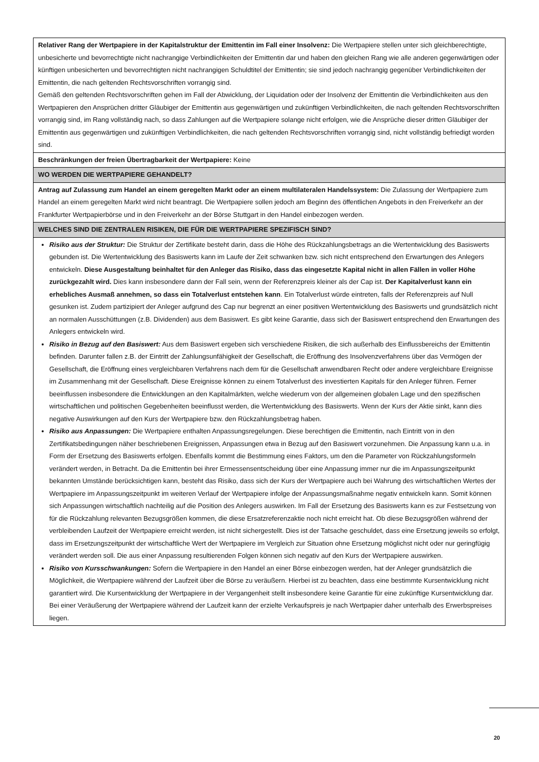| Relativer Rang der Wertpapiere in der Kapitalstruktur der Emittentin im Fall einer Insolvenz: Die Wertpapiere stellen unter sich gleichberechtigte, unbesicherte und bevorrechtigte nicht nachrangige Verbindlichkeiten der Emittentin dar und haben den gleichen Rang wie alle anderen gegenwärtigen oder künftigen unbesicherten und bevorrechtigten nicht nachrangigen Schuldtitel der Emittentin; sie sind jedoch nachrangig gegenüber Verbindlichkeiten der Emittentin, die nach geltenden Rechtsvorschriften vorrangig sind. Gemäß den geltenden Rechtsvorschriften gehen im Fall der Abwicklung, der Liquidation oder der Insolvenz der Emittentin die Verbindlichkeiten aus den Wertpapieren den Ansprüchen dritter Gläubiger der Emittentin aus gegenwärtigen und zukünftigen Verbindlichkeiten, die nach geltenden Rechtsvorschriften vorrangig sind, im Rang vollständig nach, so dass Zahlungen auf die Wertpapiere solange nicht erfolgen, wie die Ansprüche dieser dritten Gläubiger der Emittentin aus gegenwärtigen und zukünftigen Verbindlichkeiten, die nach geltenden Rechtsvorschriften vorrangig sind, nicht vollständig befriedigt worden sind. |
| Beschränkungen der freien Übertragbarkeit der Wertpapiere: Keine |
| WO WERDEN DIE WERTPAPIERE GEHANDELT? |
| Antrag auf Zulassung zum Handel an einem geregelten Markt oder an einem multilateralen Handelssystem: Die Zulassung der Wertpapiere zum Handel an einem geregelten Markt wird nicht beantragt. Die Wertpapiere sollen jedoch am Beginn des öffentlichen Angebots in den Freiverkehr an der Frankfurter Wertpapierbörse und in den Freiverkehr an der Börse Stuttgart in den Handel einbezogen werden. |
| WELCHES SIND DIE ZENTRALEN RISIKEN, DIE FÜR DIE WERTPAPIERE SPEZIFISCH SIND? |
| Risiko aus der Struktur: Die Struktur der Zertifikate besteht darin, dass die Höhe des Rückzahlungsbetrags an die Wertentwicklung des Basiswerts gebunden ist. Die Wertentwicklung des Basiswerts kann im Laufe der Zeit schwanken bzw. sich nicht entsprechend den Erwartungen des Anlegers entwickeln. Diese Ausgestaltung beinhaltet für den Anleger das Risiko, dass das eingesetzte Kapital nicht in allen Fällen in voller Höhe zurückgezahlt wird. Dies kann insbesondere dann der Fall sein, wenn der Referenzpreis kleiner als der Cap ist. Der Kapitalverlust kann ein erhebliches Ausmaß annehmen, so dass ein Totalverlust entstehen kann . Ein Totalverlust würde eintreten, falls der Referenzpreis auf Null gesunken ist. Zudem partizipiert der Anleger aufgrund des Cap nur begrenzt an einer positiven Wertentwicklung des Basiswerts und grundsätzlich nicht an normalen Ausschüttungen (z.B. Dividenden) aus dem Basiswert. Es gibt keine Garantie, dass sich der Basiswert entsprechend den Erwartungen des Anlegers entwickeln wird. Risiko in Bezug auf den Basiswert: Aus dem Basiswert ergeben sich verschiedene Risiken, die sich außerhalb des Einflussbereichs der Emittentin befinden. Darunter fallen z.B. der Eintritt der Zahlungsunfähigkeit der Gesellschaft, die Eröffnung des Insolvenzverfahrens über das Vermögen der Gesellschaft, die Eröffnung eines vergleichbaren Verfahrens nach dem für die Gesellschaft anwendbaren Recht oder andere vergleichbare Ereignisse im Zusammenhang mit der Gesellschaft. Diese Ereignisse können zu einem Totalverlust des investierten Kapitals für den Anleger führen. Ferner beeinflussen insbesondere die Entwicklungen an den Kapitalmärkten, welche wiederum von der allgemeinen globalen Lage und den spezifischen wirtschaftlichen und politischen Gegebenheiten beeinflusst werden, die Wertentwicklung des Basiswerts. Wenn der Kurs der Aktie sinkt, kann dies negative Auswirkungen auf den Kurs der Wertpapiere bzw. den Rückzahlungsbetrag haben. Risiko aus Anpassungen: Die Wertpapiere enthalten Anpassungsregelungen. Diese berechtigen die Emittentin, nach Eintritt von in den Zertifikatsbedingungen näher beschriebenen Ereignissen, Anpassungen etwa in Bezug auf den Basiswert vorzunehmen. Die Anpassung kann u.a. in Form der Ersetzung des Basiswerts erfolgen. Ebenfalls kommt die Bestimmung eines Faktors, um den die Parameter von Rückzahlungsformeln verändert werden, in Betracht. Da die Emittentin bei ihrer Ermessensentscheidung über eine Anpassung immer nur die im Anpassungszeitpunkt bekannten Umstände berücksichtigen kann, besteht das Risiko, dass sich der Kurs der Wertpapiere auch bei Wahrung des wirtschaftlichen Wertes der Wertpapiere im Anpassungszeitpunkt im weiteren Verlauf der Wertpapiere infolge der Anpassungsmaßnahme negativ entwickeln kann. Somit können sich Anpassungen wirtschaftlich nachteilig auf die Position des Anlegers auswirken. Im Fall der Ersetzung des Basiswerts kann es zur Festsetzung von für die Rückzahlung relevanten Bezugsgrößen kommen, die diese Ersatzreferenzaktie noch nicht erreicht hat. Ob diese Bezugsgrößen während der verbleibenden Laufzeit der Wertpapiere erreicht werden, ist nicht sichergestellt. Dies ist der Tatsache geschuldet, dass eine Ersetzung jeweils so erfolgt, dass im Ersetzungszeitpunkt der wirtschaftliche Wert der Wertpapiere im Vergleich zur Situation ohne Ersetzung möglichst nicht oder nur geringfügig verändert werden soll. Die aus einer Anpassung resultierenden Folgen können sich negativ auf den Kurs der Wertpapiere auswirken. Risiko von Kursschwankungen: Sofern die Wertpapiere in den Handel an einer Börse einbezogen werden, hat der Anleger grundsätzlich die Möglichkeit, die Wertpapiere während der Laufzeit über die Börse zu veräußern. Hierbei ist zu beachten, dass eine bestimmte Kursentwicklung nicht garantiert wird. Die Kursentwicklung der Wertpapiere in der Vergangenheit stellt insbesondere keine Garantie für eine zukünftige Kursentwicklung dar. Bei einer Veräußerung der Wertpapiere während der Laufzeit kann der erzielte Verkaufspreis je nach Wertpapier daher unterhalb des Erwerbspreises liegen. |
20